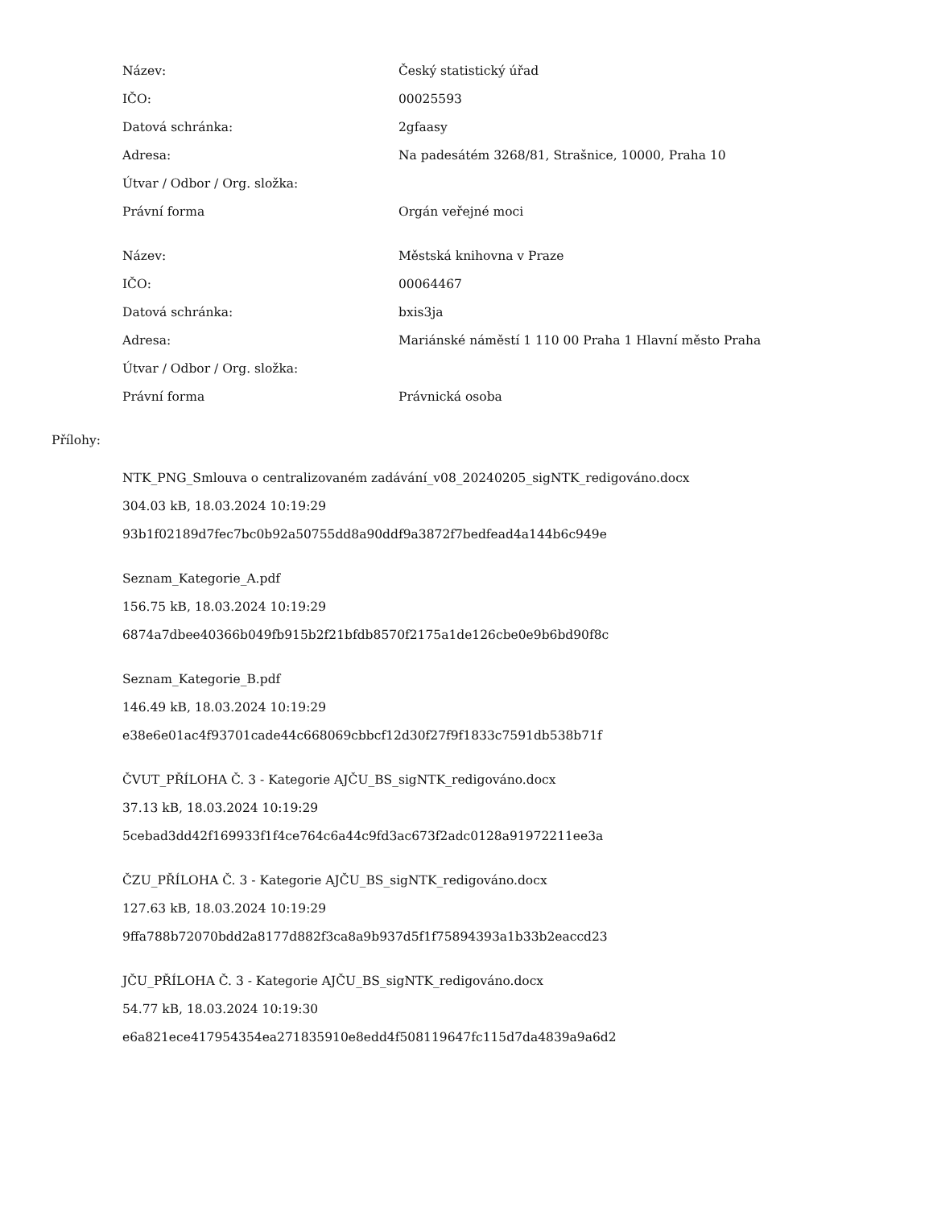| Název: | Český statistický úřad |
| IČO: | 00025593 |
| Datová schránka: | 2gfaasy |
| Adresa: | Na padesátém 3268/81, Strašnice, 10000, Praha 10 |
| Útvar / Odbor / Org. složka: | |
| Právní forma | Orgán veřejné moci |
| Název: | Městská knihovna v Praze |
| IČO: | 00064467 |
| Datová schránka: | bxis3ja |
| Adresa: | Mariánské náměstí 1 110 00 Praha 1 Hlavní město Praha |
| Útvar / Odbor / Org. složka: | |
| Právní forma | Právnická osoba |
Přílohy:
NTK_PNG_Smlouva o centralizovaném zadávání_v08_20240205_sigNTK_redigováno.docx
304.03 kB, 18.03.2024 10:19:29
93b1f02189d7fec7bc0b92a50755dd8a90ddf9a3872f7bedfead4a144b6c949e
Seznam_Kategorie_A.pdf
156.75 kB, 18.03.2024 10:19:29
6874a7dbee40366b049fb915b2f21bfdb8570f2175a1de126cbe0e9b6bd90f8c
Seznam_Kategorie_B.pdf
146.49 kB, 18.03.2024 10:19:29
e38e6e01ac4f93701cade44c668069cbbcf12d30f27f9f1833c7591db538b71f
ČVUT_PŘÍLOHA Č. 3 - Kategorie AJČU_BS_sigNTK_redigováno.docx
37.13 kB, 18.03.2024 10:19:29
5cebad3dd42f169933f1f4ce764c6a44c9fd3ac673f2adc0128a91972211ee3a
ČZU_PŘÍLOHA Č. 3 - Kategorie AJČU_BS_sigNTK_redigováno.docx
127.63 kB, 18.03.2024 10:19:29
9ffa788b72070bdd2a8177d882f3ca8a9b937d5f1f75894393a1b33b2eaccd23
JČU_PŘÍLOHA Č. 3 - Kategorie AJČU_BS_sigNTK_redigováno.docx
54.77 kB, 18.03.2024 10:19:30
e6a821ece417954354ea271835910e8edd4f508119647fc115d7da4839a9a6d2